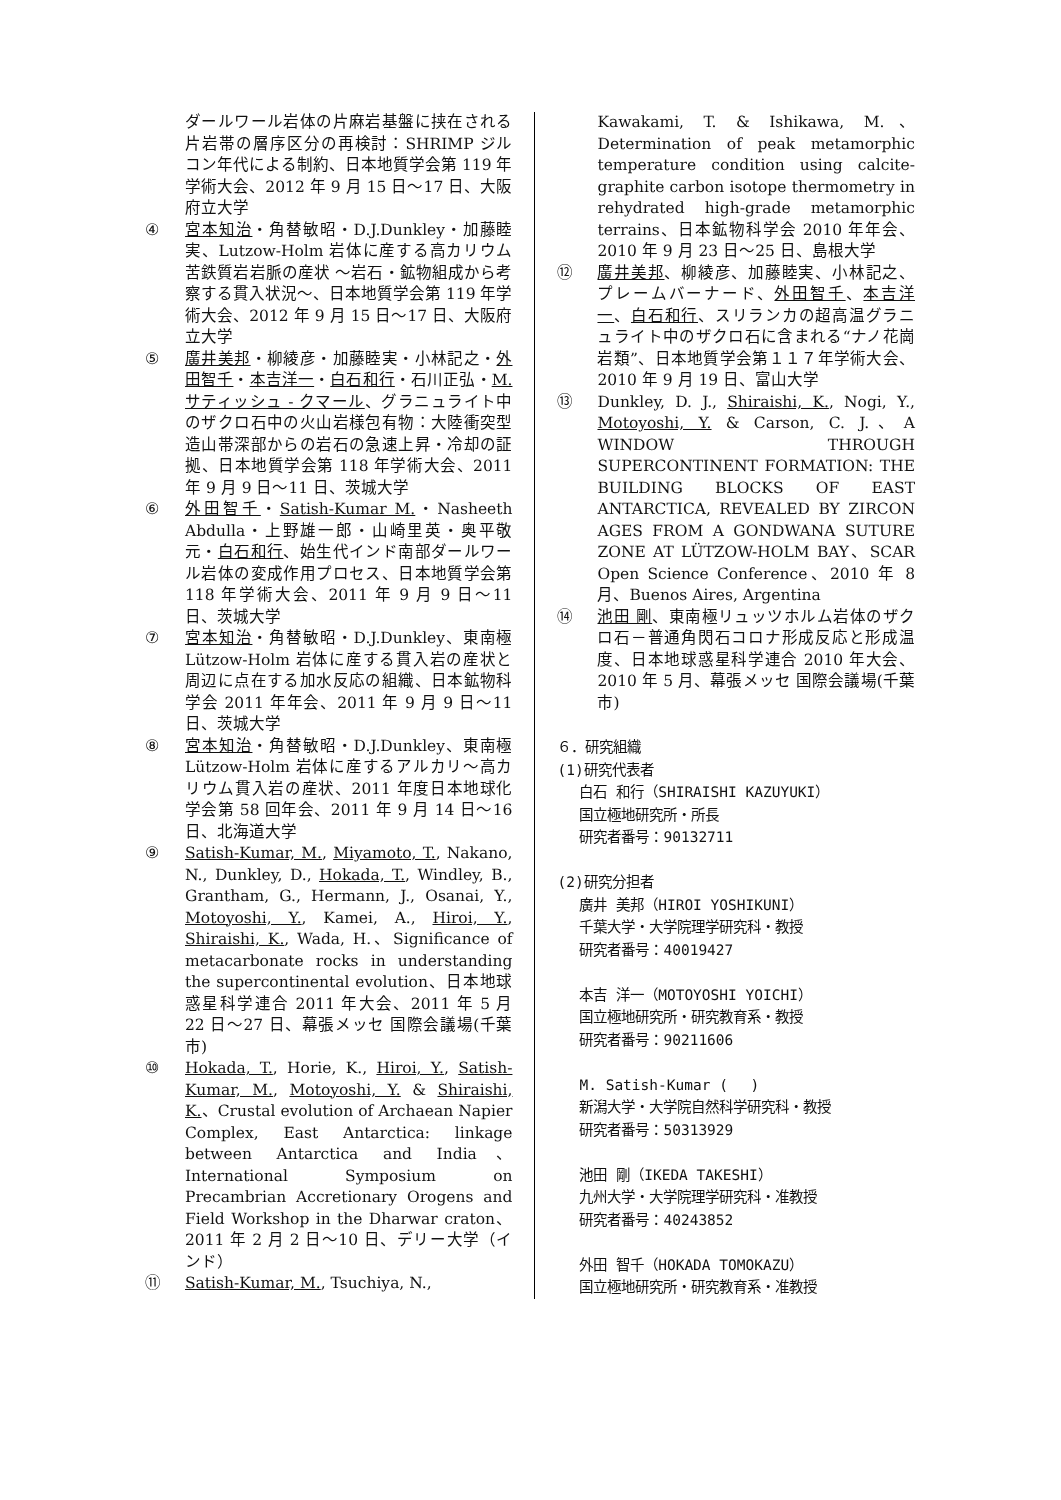ダールワール岩体の片麻岩基盤に挟在される片岩帯の層序区分の再検討：SHRIMP ジルコン年代による制約、日本地質学会第 119 年学術大会、2012 年 9 月 15 日〜17 日、大阪府立大学
④ 宮本知治・角替敏昭・D.J.Dunkley・加藤睦実、Lutzow-Holm 岩体に産する高カリウム苦鉄質岩岩脈の産状 〜岩石・鉱物組成から考察する貫入状況〜、日本地質学会第 119 年学術大会、2012 年 9 月 15 日〜17 日、大阪府立大学
⑤ 廣井美邦・柳綾彦・加藤睦実・小林記之・外田智千・本吉洋一・白石和行・石川正弘・M. サティッシュ - クマール、グラニュライト中のザクロ石中の火山岩様包有物：大陸衝突型造山帯深部からの岩石の急速上昇・冷却の証拠、日本地質学会第 118 年学術大会、2011 年 9 月 9 日〜11 日、茨城大学
⑥ 外田智千・Satish-Kumar M.・Nasheeth Abdulla・上野雄一郎・山崎里英・奥平敬元・白石和行、始生代インド南部ダールワール岩体の変成作用プロセス、日本地質学会第 118 年学術大会、2011 年 9 月 9 日〜11 日、茨城大学
⑦ 宮本知治・角替敏昭・D.J.Dunkley、東南極 Lützow-Holm 岩体に産する貫入岩の産状と周辺に点在する加水反応の組織、日本鉱物科学会 2011 年年会、2011 年 9 月 9 日〜11 日、茨城大学
⑧ 宮本知治・角替敏昭・D.J.Dunkley、東南極 Lützow-Holm 岩体に産するアルカリ〜高カリウム貫入岩の産状、2011 年度日本地球化学会第 58 回年会、2011 年 9 月 14 日〜16 日、北海道大学
⑨ Satish-Kumar, M., Miyamoto, T., Nakano, N., Dunkley, D., Hokada, T., Windley, B., Grantham, G., Hermann, J., Osanai, Y., Motoyoshi, Y., Kamei, A., Hiroi, Y., Shiraishi, K., Wada, H.、Significance of metacarbonate rocks in understanding the supercontinental evolution、日本地球惑星科学連合 2011 年大会、2011 年 5 月 22 日〜27 日、幕張メッセ 国際会議場(千葉市)
⑩ Hokada, T., Horie, K., Hiroi, Y., Satish-Kumar, M., Motoyoshi, Y. & Shiraishi, K.、Crustal evolution of Archaean Napier Complex, East Antarctica: linkage between Antarctica and India、International Symposium on Precambrian Accretionary Orogens and Field Workshop in the Dharwar craton、2011 年 2 月 2 日〜10 日、デリー大学（インド）
⑪ Satish-Kumar, M., Tsuchiya, N.,
Kawakami, T. & Ishikawa, M.、Determination of peak metamorphic temperature condition using calcite-graphite carbon isotope thermometry in rehydrated high-grade metamorphic terrains、日本鉱物科学会 2010 年年会、2010 年 9 月 23 日〜25 日、島根大学
⑫ 廣井美邦、柳綾彦、加藤睦実、小林記之、プレームバーナード、外田智千、本吉洋一、白石和行、スリランカの超高温グラニュライト中のザクロ石に含まれる“ナノ花崗岩類”、日本地質学会第１１７年学術大会、2010 年 9 月 19 日、富山大学
⑬ Dunkley, D. J., Shiraishi, K., Nogi, Y., Motoyoshi, Y. & Carson, C. J.、A WINDOW THROUGH SUPERCONTINENT FORMATION: THE BUILDING BLOCKS OF EAST ANTARCTICA, REVEALED BY ZIRCON AGES FROM A GONDWANA SUTURE ZONE AT LÜTZOW-HOLM BAY、SCAR Open Science Conference、2010 年 8 月、Buenos Aires, Argentina
⑭ 池田 剛、東南極リュッツホルム岩体のザクロ石－普通角閃石コロナ形成反応と形成温度、日本地球惑星科学連合 2010 年大会、2010 年 5 月、幕張メッセ 国際会議場(千葉市)
６．研究組織
(1)研究代表者
白石 和行（SHIRAISHI KAZUYUKI）
国立極地研究所・所長
研究者番号：90132711
(2)研究分担者
廣井 美邦（HIROI YOSHIKUNI）
千葉大学・大学院理学研究科・教授
研究者番号：40019427
本吉 洋一（MOTOYOSHI YOICHI）
国立極地研究所・研究教育系・教授
研究者番号：90211606
M. Satish-Kumar (　 )
新潟大学・大学院自然科学研究科・教授
研究者番号：50313929
池田 剛（IKEDA TAKESHI）
九州大学・大学院理学研究科・准教授
研究者番号：40243852
外田 智千（HOKADA TOMOKAZU）
国立極地研究所・研究教育系・准教授